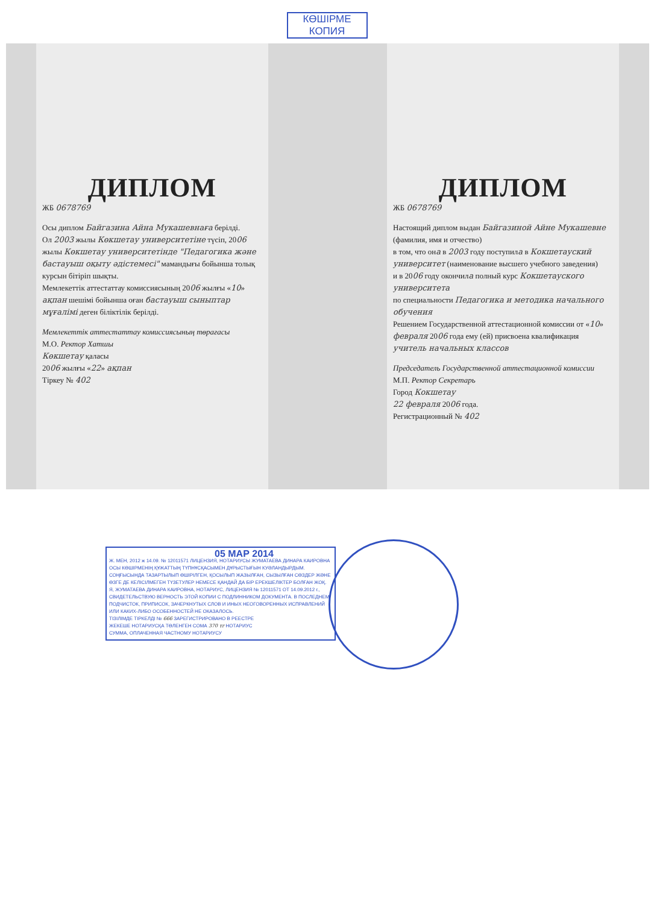КӨШІРМЕ
КОПИЯ
ДИПЛОМ
ЖБ 0678769
Осы диплом Байгазина Айна Мукашевнаға берілді.
Ол 2003 жылы Көкшетау университетіне түсіп, 2006 жылы Көкшетау университетінде "Педагогика және бастауыш оқыту әдістемесі" мамандығы бойынша толық курсын бітіріп шықты.
Мемлекеттік аттестаттау комиссиясының 2006 жылғы «10» ақпан шешімі бойынша оған бастауыш сыныптар мұғалімі деген біліктілік берілді.
Мемлекеттік аттестаттау комиссиясының төрағасы
М.О. Ректор Хатшы
Көкшетау қаласы
2006 жылғы «22» ақпан
Тіркеу № 402
ДИПЛОМ
ЖБ 0678769
Настоящий диплом выдан Байгазиной Айне Мукашевне (фамилия, имя и отчество)
в том, что она в 2003 году поступила в Кокшетауский университет (наименование высшего учебного заведения)
и в 2006 году окончила полный курс Кокшетауского университета
по специальности Педагогика и методика начального обучения
Решением Государственной аттестационной комиссии от «10» февраля 2006 года ему (ей) присвоена квалификация учитель начальных классов
Председатель Государственной аттестационной комиссии
М.П. Ректор Секретарь
Город Кокшетау
22 февраля 2006 года.
Регистрационный № 402
05 МАР 2014
Ж. МЕН, 2012 ж 14.09. № 12011571 ЛИЦЕНЗИЯ, НОТАРИУСЫ ЖУМАТАЕВА ДИНАРА КАИРОВНА ОСЫ КӨШІРМЕНІҢ ҚҰЖАТТЫҢ ТҮПНҰСҚАСЫМЕН ДҰРЫСТЫҒЫН КУӘЛАНДЫРДЫМ. СОҢҒЫСЫНДА ТАЗАРТЫЛЫП ӨШІРІЛГЕН, ҚОСЫЛЫП ЖАЗЫЛҒАН, СЫЗЫЛҒАН СӨЗДЕР ЖӘНЕ ӨЗГЕ ДЕ КЕЛІСІЛМЕГЕН ТҮЗЕТУЛЕР НЕМЕСЕ ҚАНДАЙ ДА БІР ЕРЕКШЕЛІКТЕР БОЛҒАН ЖОҚ.
Я, ЖУМАТАЕВА ДИНАРА КАИРОВНА, НОТАРИУС, ЛИЦЕНЗИЯ № 12011571 ОТ 14.09.2012 г., СВИДЕТЕЛЬСТВУЮ ВЕРНОСТЬ ЭТОЙ КОПИИ С ПОДЛИННИКОМ ДОКУМЕНТА. В ПОСЛЕДНЕМ ПОДЧИСТОК, ПРИПИСОК, ЗАЧЕРКНУТЫХ СЛОВ И ИНЫХ НЕОГОВОРЕННЫХ ИСПРАВЛЕНИЙ ИЛИ КАКИХ-ЛИБО ОСОБЕННОСТЕЙ НЕ ОКАЗАЛОСЬ.
ТІЗІЛІМДЕ ТІРКЕЛДІ № 666 ЗАРЕГИСТРИРОВАНО В РЕЕСТРЕ
ЖЕКЕШЕ НОТАРИУСҚА ТӨЛЕНГЕН СОМА 370 тг НОТАРИУС
СУММА, ОПЛАЧЕННАЯ ЧАСТНОМУ НОТАРИУСУ